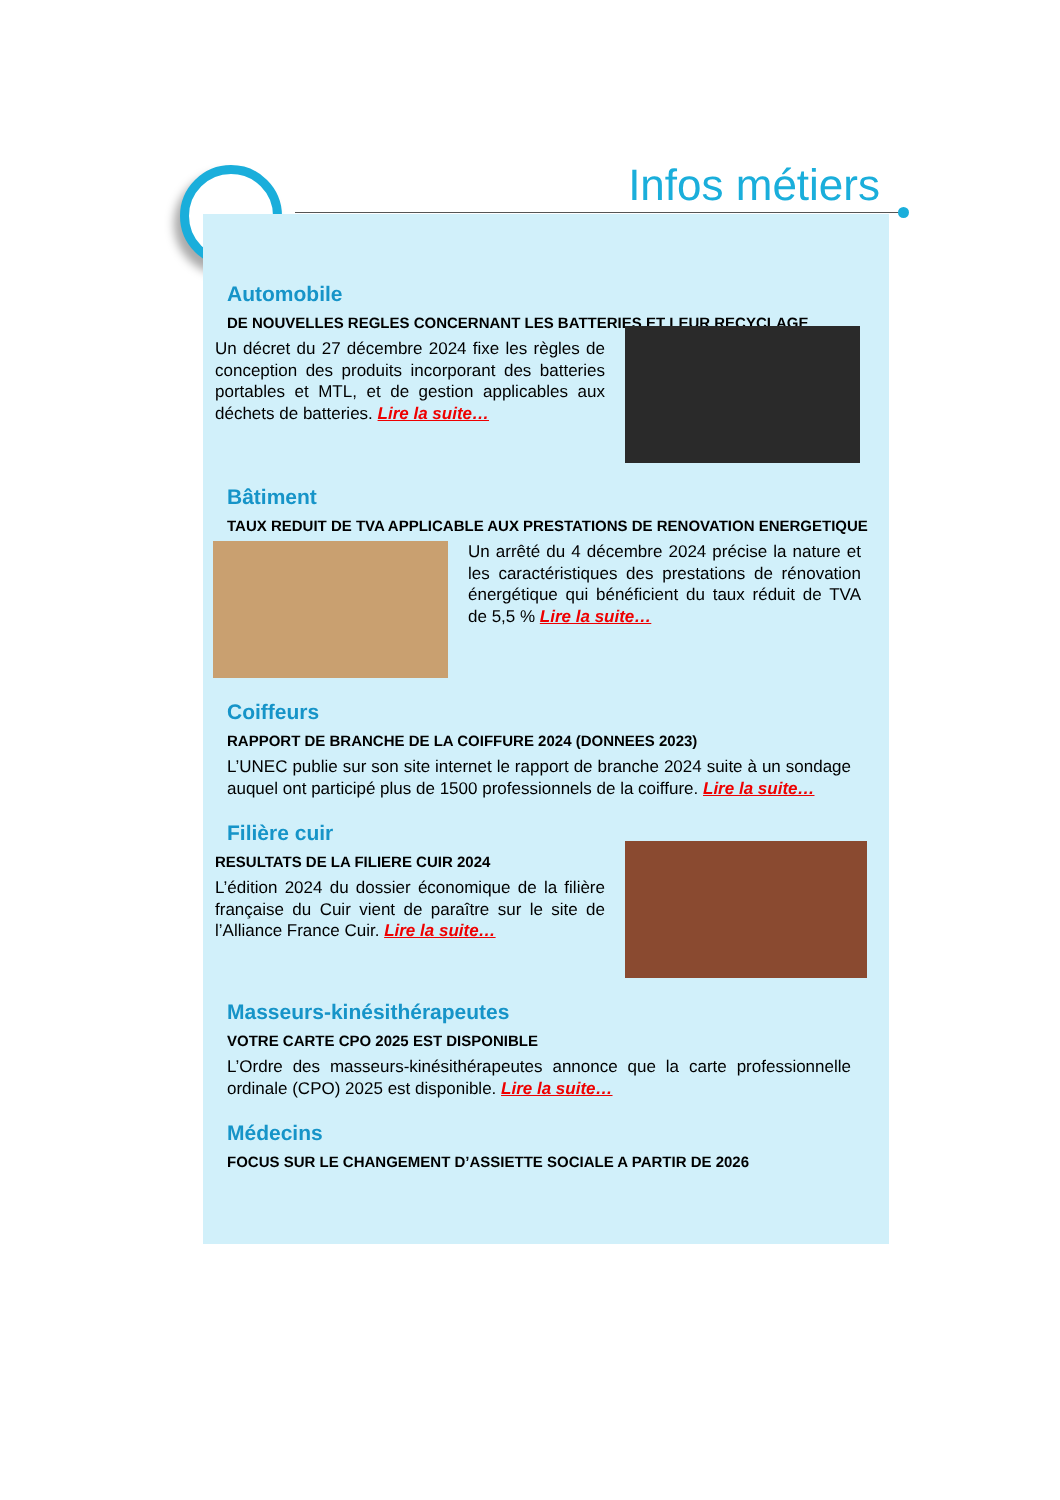Infos métiers
Automobile
DE NOUVELLES REGLES CONCERNANT LES BATTERIES ET LEUR RECYCLAGE
Un décret du 27 décembre 2024 fixe les règles de conception des produits incorporant des batteries portables et MTL, et de gestion applicables aux déchets de batteries. Lire la suite…
Bâtiment
TAUX REDUIT DE TVA APPLICABLE AUX PRESTATIONS DE RENOVATION ENERGETIQUE
Un arrêté du 4 décembre 2024 précise la nature et les caractéristiques des prestations de rénovation énergétique qui bénéficient du taux réduit de TVA de 5,5 % Lire la suite…
Coiffeurs
RAPPORT DE BRANCHE DE LA COIFFURE 2024 (DONNEES 2023)
L’UNEC publie sur son site internet le rapport de branche 2024 suite à un sondage auquel ont participé plus de 1500 professionnels de la coiffure. Lire la suite…
Filière cuir
RESULTATS DE LA FILIERE CUIR 2024
L’édition 2024 du dossier économique de la filière française du Cuir vient de paraître sur le site de l’Alliance France Cuir. Lire la suite…
Masseurs-kinésithérapeutes
VOTRE CARTE CPO 2025 EST DISPONIBLE
L’Ordre des masseurs-kinésithérapeutes annonce que la carte professionnelle ordinale (CPO) 2025 est disponible. Lire la suite…
Médecins
FOCUS SUR LE CHANGEMENT D’ASSIETTE SOCIALE A PARTIR DE 2026